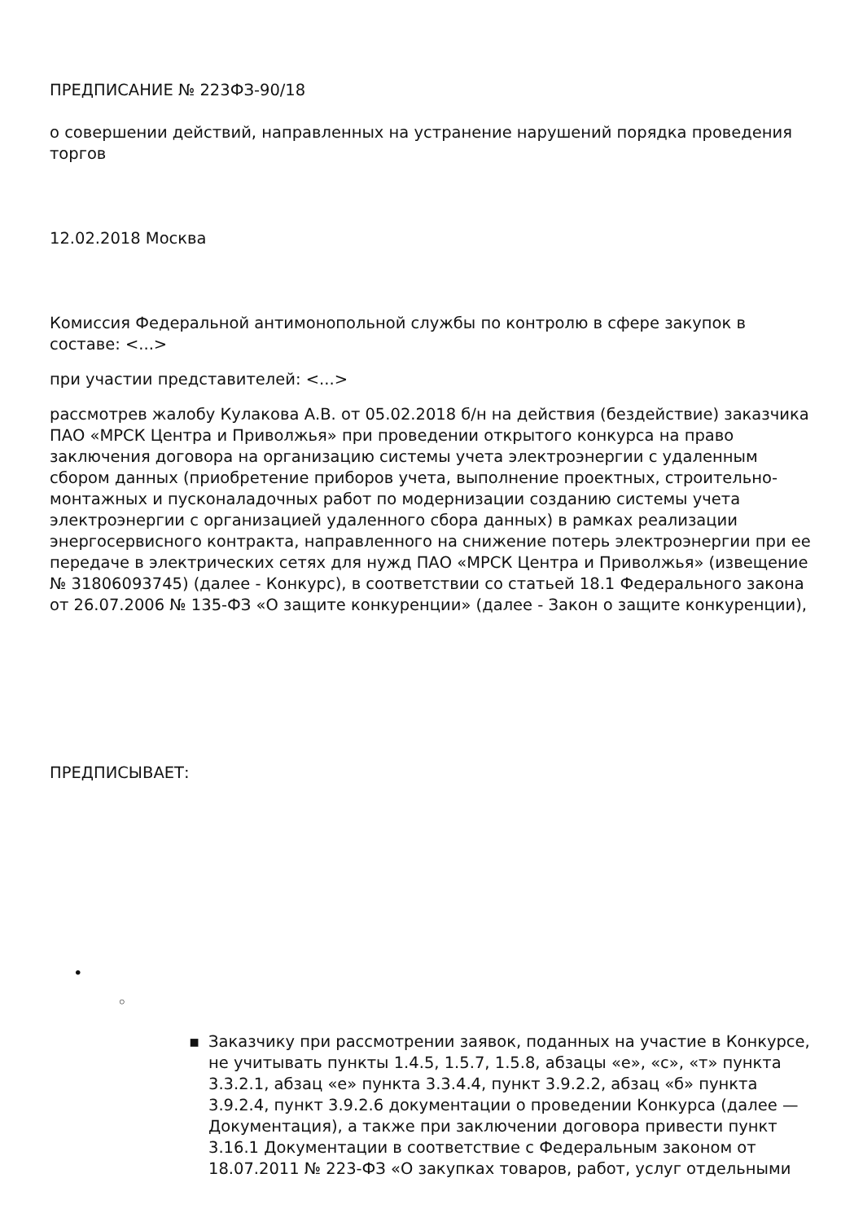ПРЕДПИСАНИЕ № 223ФЗ-90/18
о совершении действий, направленных на устранение нарушений порядка проведения торгов
12.02.2018 Москва
Комиссия Федеральной антимонопольной службы по контролю в сфере закупок в составе: <...>
при участии представителей: <...>
рассмотрев жалобу Кулакова А.В. от 05.02.2018 б/н на действия (бездействие) заказчика ПАО «МРСК Центра и Приволжья» при проведении открытого конкурса на право заключения договора на организацию системы учета электроэнергии с удаленным сбором данных (приобретение приборов учета, выполнение проектных, строительно-монтажных и пусконаладочных работ по модернизации созданию системы учета электроэнергии с организацией удаленного сбора данных) в рамках реализации энергосервисного контракта, направленного на снижение потерь электроэнергии при ее передаче в электрических сетях для нужд ПАО «МРСК Центра и Приволжья» (извещение № 31806093745) (далее - Конкурс), в соответствии со статьей 18.1 Федерального закона от 26.07.2006 № 135-ФЗ «О защите конкуренции» (далее - Закон о защите конкуренции),
ПРЕДПИСЫВАЕТ:
•
◦
▪ Заказчику при рассмотрении заявок, поданных на участие в Конкурсе, не учитывать пункты 1.4.5, 1.5.7, 1.5.8, абзацы «е», «с», «т» пункта 3.3.2.1, абзац «е» пункта 3.3.4.4, пункт 3.9.2.2, абзац «б» пункта 3.9.2.4, пункт 3.9.2.6 документации о проведении Конкурса (далее — Документация), а также при заключении договора привести пункт 3.16.1 Документации в соответствие с Федеральным законом от 18.07.2011 № 223-ФЗ «О закупках товаров, работ, услуг отдельными